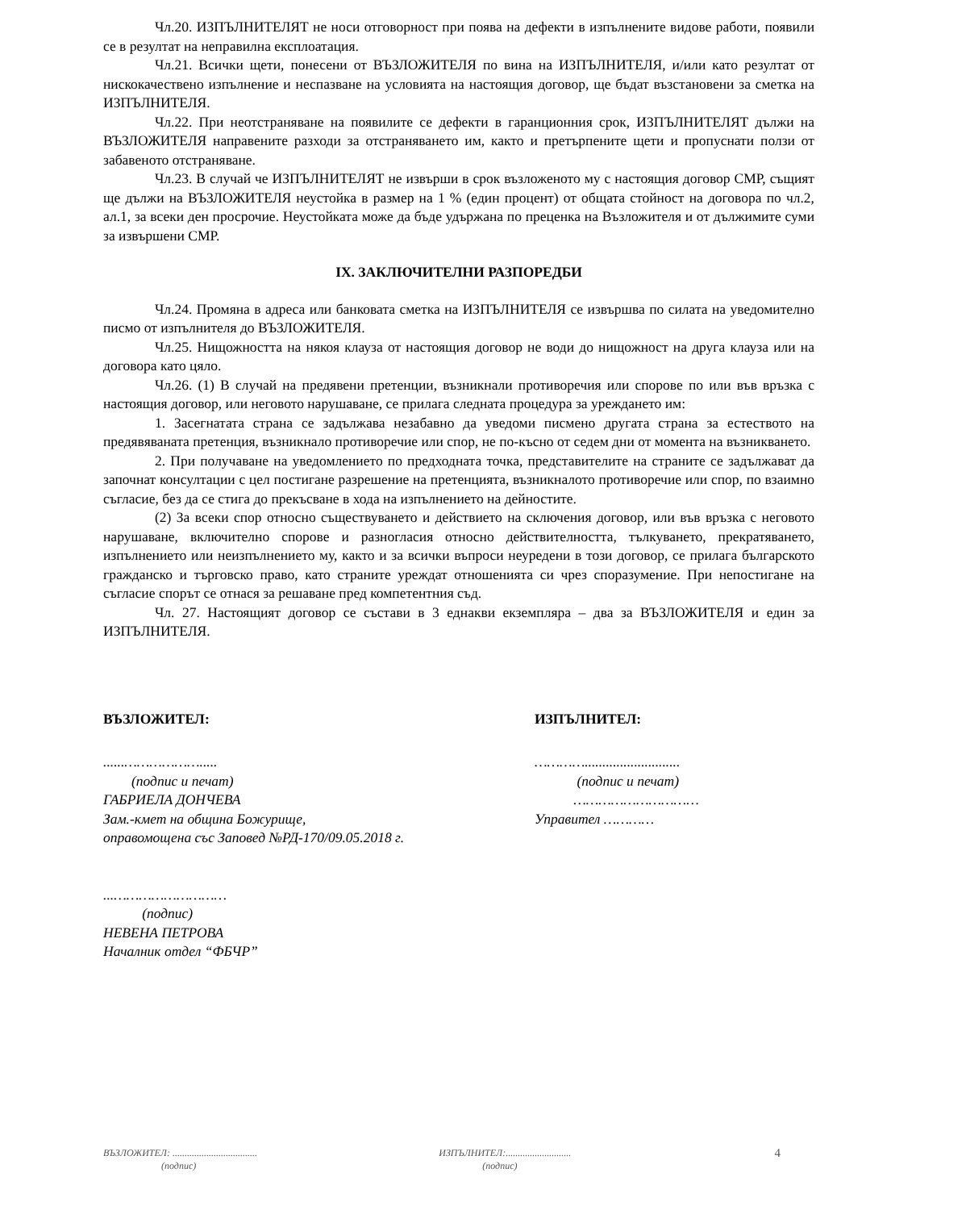Чл.20. ИЗПЪЛНИТЕЛЯТ не носи отговорност при поява на дефекти в изпълнените видове работи, появили се в резултат на неправилна експлоатация.
Чл.21. Всички щети, понесени от ВЪЗЛОЖИТЕЛЯ по вина на ИЗПЪЛНИТЕЛЯ, и/или като резултат от нискокачествено изпълнение и неспазване на условията на настоящия договор, ще бъдат възстановени за сметка на ИЗПЪЛНИТЕЛЯ.
Чл.22. При неотстраняване на появилите се дефекти в гаранционния срок, ИЗПЪЛНИТЕЛЯТ дължи на ВЪЗЛОЖИТЕЛЯ направените разходи за отстраняването им, както и претърпените щети и пропуснати ползи от забавеното отстраняване.
Чл.23. В случай че ИЗПЪЛНИТЕЛЯТ не извърши в срок възложеното му с настоящия договор СМР, същият ще дължи на ВЪЗЛОЖИТЕЛЯ неустойка в размер на 1 % (един процент) от общата стойност на договора по чл.2, ал.1, за всеки ден просрочие. Неустойката може да бъде удържана по преценка на Възложителя и от дължимите суми за извършени СМР.
IX. ЗАКЛЮЧИТЕЛНИ РАЗПОРЕДБИ
Чл.24. Промяна в адреса или банковата сметка на ИЗПЪЛНИТЕЛЯ се извършва по силата на уведомително писмо от изпълнителя до ВЪЗЛОЖИТЕЛЯ.
Чл.25. Нищожността на някоя клауза от настоящия договор не води до нищожност на друга клауза или на договора като цяло.
Чл.26. (1) В случай на предявени претенции, възникнали противоречия или спорове по или във връзка с настоящия договор, или неговото нарушаване, се прилага следната процедура за уреждането им:
1. Засегнатата страна се задължава незабавно да уведоми писмено другата страна за естеството на предявяваната претенция, възникнало противоречие или спор, не по-късно от седем дни от момента на възникването.
2. При получаване на уведомлението по предходната точка, представителите на страните се задължават да започнат консултации с цел постигане разрешение на претенцията, възникналото противоречие или спор, по взаимно съгласие, без да се стига до прекъсване в хода на изпълнението на дейностите.
(2) За всеки спор относно съществуването и действието на сключения договор, или във връзка с неговото нарушаване, включително спорове и разногласия относно действителността, тълкуването, прекратяването, изпълнението или неизпълнението му, както и за всички въпроси неуредени в този договор, се прилага българското гражданско и търговско право, като страните уреждат отношенията си чрез споразумение. При непостигане на съгласие спорът се отнася за решаване пред компетентния съд.
Чл. 27. Настоящият договор се състави в 3 еднакви екземпляра – два за ВЪЗЛОЖИТЕЛЯ и един за ИЗПЪЛНИТЕЛЯ.
ВЪЗЛОЖИТЕЛ:
......……………….....
(подпис и печат)
ГАБРИЕЛА ДОНЧЕВА
Зам.-кмет на община Божурище,
оправомощена със Заповед №РД-170/09.05.2018 г.
...………………………
(подпис)
НЕВЕНА ПЕТРОВА
Началник отдел “ФБЧР”
ИЗПЪЛНИТЕЛ:
…………...........................
(подпис и печат)
…………………………
Управител …………
ВЪЗЛОЖИТЕЛ: ...................................
(подпис)
ИЗПЪЛНИТЕЛ:...........................
(подпис)
4